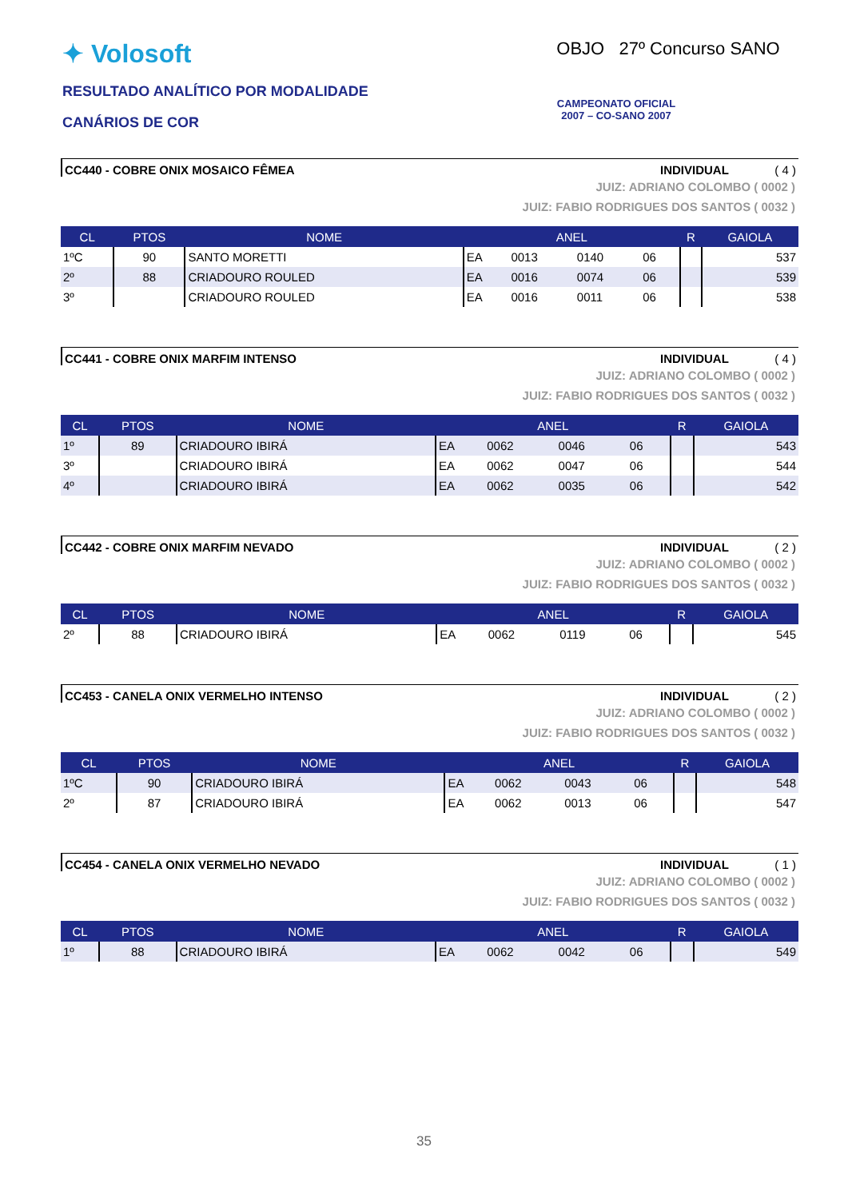✦ Volosoft
RESULTADO ANALÍTICO POR MODALIDADE
CANÁRIOS DE COR
OBJO 27º Concurso SANO
CAMPEONATO OFICIAL
2007 – CO-SANO 2007
CC440 - COBRE ONIX MOSAICO FÊMEA INDIVIDUAL ( 4 )
JUIZ: ADRIANO COLOMBO ( 0002 )
JUIZ: FABIO RODRIGUES DOS SANTOS ( 0032 )
| CL | PTOS | NOME | ANEL | | | | R | GAIOLA |
| --- | --- | --- | --- | --- | --- | --- | --- | --- |
| 1ºC | 90 | SANTO MORETTI | EA | 0013 | 0140 | 06 | | 537 |
| 2º | 88 | CRIADOURO ROULED | EA | 0016 | 0074 | 06 | | 539 |
| 3º | | CRIADOURO ROULED | EA | 0016 | 0011 | 06 | | 538 |
CC441 - COBRE ONIX MARFIM INTENSO INDIVIDUAL ( 4 )
JUIZ: ADRIANO COLOMBO ( 0002 )
JUIZ: FABIO RODRIGUES DOS SANTOS ( 0032 )
| CL | PTOS | NOME | ANEL | | | | R | GAIOLA |
| --- | --- | --- | --- | --- | --- | --- | --- | --- |
| 1º | 89 | CRIADOURO IBIRÁ | EA | 0062 | 0046 | 06 | | 543 |
| 3º | | CRIADOURO IBIRÁ | EA | 0062 | 0047 | 06 | | 544 |
| 4º | | CRIADOURO IBIRÁ | EA | 0062 | 0035 | 06 | | 542 |
CC442 - COBRE ONIX MARFIM NEVADO INDIVIDUAL ( 2 )
JUIZ: ADRIANO COLOMBO ( 0002 )
JUIZ: FABIO RODRIGUES DOS SANTOS ( 0032 )
| CL | PTOS | NOME | ANEL | | | | R | GAIOLA |
| --- | --- | --- | --- | --- | --- | --- | --- | --- |
| 2º | 88 | CRIADOURO IBIRÁ | EA | 0062 | 0119 | 06 | | 545 |
CC453 - CANELA ONIX VERMELHO INTENSO INDIVIDUAL ( 2 )
JUIZ: ADRIANO COLOMBO ( 0002 )
JUIZ: FABIO RODRIGUES DOS SANTOS ( 0032 )
| CL | PTOS | NOME | ANEL | | | | R | GAIOLA |
| --- | --- | --- | --- | --- | --- | --- | --- | --- |
| 1ºC | 90 | CRIADOURO IBIRÁ | EA | 0062 | 0043 | 06 | | 548 |
| 2º | 87 | CRIADOURO IBIRÁ | EA | 0062 | 0013 | 06 | | 547 |
CC454 - CANELA ONIX VERMELHO NEVADO INDIVIDUAL ( 1 )
JUIZ: ADRIANO COLOMBO ( 0002 )
JUIZ: FABIO RODRIGUES DOS SANTOS ( 0032 )
| CL | PTOS | NOME | ANEL | | | | R | GAIOLA |
| --- | --- | --- | --- | --- | --- | --- | --- | --- |
| 1º | 88 | CRIADOURO IBIRÁ | EA | 0062 | 0042 | 06 | | 549 |
35